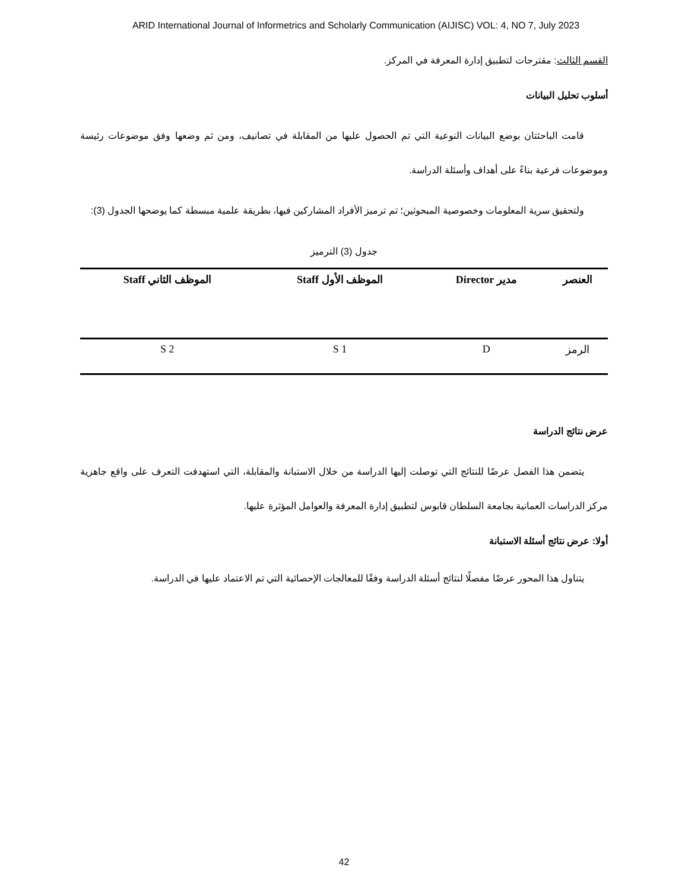ARID International Journal of Informetrics and Scholarly Communication (AIJISC) VOL: 4, NO 7, July 2023
القسم الثالث: مقترحات لتطبيق إدارة المعرفة في المركز.
أسلوب تحليل البيانات
قامت الباحثتان بوضع البيانات النوعية التي تم الحصول عليها من المقابلة في تصانيف، ومن ثم وضعها وفق موضوعات رئيسة وموضوعات فرعية بناءً على أهداف وأسئلة الدراسة.
ولتحقيق سرية المعلومات وخصوصية المبحوثين؛ تم ترميز الأفراد المشاركين فيها، بطريقة علمية مبسطة كما يوضحها الجدول (3):
جدول (3) الترميز
| العنصر | مدير Director | الموظف الأول Staff | الموظف الثاني Staff |
| --- | --- | --- | --- |
| الرمز | D | S 1 | S 2 |
عرض نتائج الدراسة
يتضمن هذا الفصل عرضًا للنتائج التي توصلت إليها الدراسة من خلال الاستبانة والمقابلة، التي استهدفت التعرف على واقع جاهزية مركز الدراسات العمانية بجامعة السلطان قابوس لتطبيق إدارة المعرفة والعوامل المؤثرة عليها.
أولا: عرض نتائج أسئلة الاستبانة
يتناول هذا المحور عرضًا مفصلًا لنتائج أسئلة الدراسة وفقًا للمعالجات الإحصائية التي تم الاعتماد عليها في الدراسة.
42